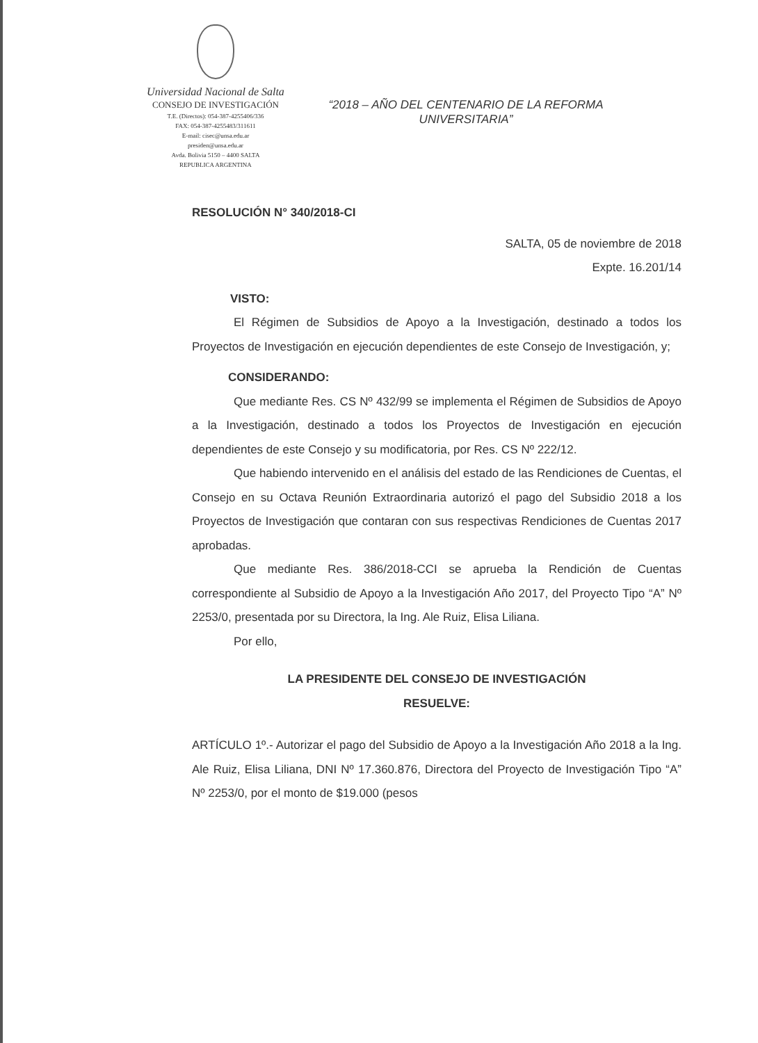Universidad Nacional de Salta
CONSEJO DE INVESTIGACIÓN
T.E. (Directos): 054-387-4255406/336
FAX: 054-387-4255483/311611
E-mail: cisec@unsa.edu.ar
presiden@unsa.edu.ar
Avda. Bolivia 5150 – 4400 SALTA
REPUBLICA ARGENTINA
“2018 – AÑO DEL CENTENARIO DE LA REFORMA UNIVERSITARIA”
RESOLUCIÓN N° 340/2018-CI
SALTA, 05 de noviembre de 2018
Expte. 16.201/14
VISTO:
El Régimen de Subsidios de Apoyo a la Investigación, destinado a todos los Proyectos de Investigación en ejecución dependientes de este Consejo de Investigación, y;
CONSIDERANDO:
Que mediante Res. CS Nº 432/99 se implementa el Régimen de Subsidios de Apoyo a la Investigación, destinado a todos los Proyectos de Investigación en ejecución dependientes de este Consejo y su modificatoria, por Res. CS Nº 222/12.
Que habiendo intervenido en el análisis del estado de las Rendiciones de Cuentas, el Consejo en su Octava Reunión Extraordinaria autorizó el pago del Subsidio 2018 a los Proyectos de Investigación que contaran con sus respectivas Rendiciones de Cuentas 2017 aprobadas.
Que mediante Res. 386/2018-CCI se aprueba la Rendición de Cuentas correspondiente al Subsidio de Apoyo a la Investigación Año 2017, del Proyecto Tipo “A” Nº 2253/0, presentada por su Directora, la Ing. Ale Ruiz, Elisa Liliana.
Por ello,
LA PRESIDENTE DEL CONSEJO DE INVESTIGACIÓN
RESUELVE:
ARTÍCULO 1º.- Autorizar el pago del Subsidio de Apoyo a la Investigación Año 2018 a la Ing. Ale Ruiz, Elisa Liliana, DNI Nº 17.360.876, Directora del Proyecto de Investigación Tipo “A” Nº 2253/0, por el monto de $19.000 (pesos